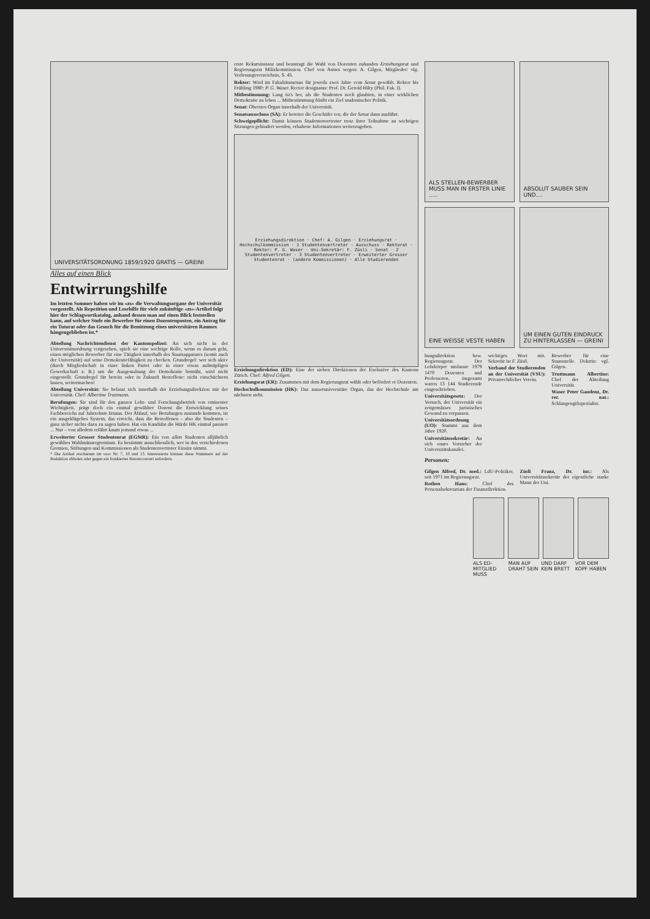UNIVERSITÄTSORDNUNG 1859/1920 GRATIS — GREINI
Alles auf einen Blick
Entwirrungshilfe
Im letzten Sommer haben wir im «zs» die Verwaltungsorgane der Universität vorgestellt. Als Repetition und Lesehilfe für viele zukünftige «zs»-Artikel folgt hier der Schlagwortkatalog, anhand dessen man auf einen Blick feststellen kann, auf welcher Stufe ein Bewerber für einen Dozentenposten, ein Antrag für ein Tutorat oder das Gesuch für die Benützung eines universitären Raumes hängengeblieben ist.*
Abteilung Nachrichtendienst der Kantonspolizei: An sich nicht in der Universitätsordnung vorgesehen, spielt sie eine wichtige Rolle, wenn es darum geht, einen möglichen Bewerber für eine Tätigkeit innerhalb des Staatsapparates (somit auch der Universität) auf seine Demokratiefähigkeit zu checken. Grundregel: wer sich aktiv (durch Mitgliedschaft in einer linken Partei oder in einer etwas aufmüpfigen Gewerkschaft z. B.) um die Ausgestaltung der Demokratie bemüht, wird nicht eingestellt. Grundregel für bereits oder in Zukunft Betroffene: nicht einschüchtern lassen, weitermachen!
Abteilung Universität: Sie befasst sich innerhalb der Erziehungsdirektion mit der Universität. Chef: Albertine Truttmann.
Berufungen: Sie sind für den ganzen Lehr- und Forschungsbetrieb von eminenter Wichtigkeit, prägt doch ein einmal gewählter Dozent die Entwicklung seines Fachbereichs auf Jahrzehnte hinaus. Der Ablauf, wie Berufungen zustande kommen, ist ein ausgeklügeltes System, das erreicht, dass die Betroffenen – also die Studenten – ganz sicher nichts dazu zu sagen haben. Hat ein Kandidat die Hürde HK einmal passiert ... Nur – von alledem erfährt kaum jemand etwas ...
Erweiterter Grosser Studentenrat (EGStR): Ein von allen Studenten alljährlich gewähltes Wahlmännergremium. Es bestimmt ausschliesslich, wer in den verschiedenen Gremien, Stiftungen und Kommissionen als Studentenvertreter Einsitz nimmt.
* Die Artikel erschienen im «zs» Nr. 7, 10 und 13. Interessierte können diese Nummern auf der Redaktion abholen oder gegen ein frankiertes Retourcouvert anfordern.
erste Rekursinstanz und beantragt die Wahl von Dozenten zuhanden Erziehungsrat und Regierungsrat Milizkommission. Chef von Amtes wegen: A. Gilgen, Mitglieder: vlg. Vorlesungsverzeichnis, S. 45.
Rektor: Wird im Fakultätsturnus für jeweils zwei Jahre vom Senat gewählt. Rektor bis Frühling 1980: P. G. Waser. Rector designatus: Prof. Dr. Gerold Hilty (Phil. Fak. I).
Mitbestimmung: Lang ist's her, als die Studenten noch glaubten, in einer wirklichen Demokratie zu leben ... Mitbestimmung bleibt ein Ziel studentischer Politik.
Senat: Oberstes Organ innerhalb der Universität.
Senatsausschuss (SA): Er bereitet die Geschäfte vor, die der Senat dann ausführt.
Schweigepflicht: Damit können Studentenvertreter trotz ihrer Teilnahme an wichtigen Sitzungen gehindert werden, erhaltene Informationen weiterzugeben.
Erziehungsdirektion · Chef: A. Gilgen · Erziehungsrat · Hochschulkommission · 1 Studentenvertreter · Ausschuss · Rektorat · Rektor: P. G. Waser · Uni-Sekretär: F. Züsli · Senat · 2 Studentenvertreter · 3 Studentenvertreter · Erweiterter Grosser Studentenrat · (andere Kommissionen) · Alle Studierenden
Erziehungsdirektion (ED): Eine der sieben Direktionen der Exekutive des Kantons Zürich. Chef: Alfred Gilgen.
Erziehungsrat (ER): Zusammen mit dem Regierungsrat wählt oder befördert er Dozenten.
Hochschulkommission (HK): Das ausseruniversitäre Organ, das der Hochschule am nächsten steht.
ALS STELLEN-BEWERBER MUSS MAN IN ERSTER LINIE .....
ABSOLUT SAUBER SEIN UND....
EINE WEISSE VESTE HABEN
UM EINEN GUTEN EINDRUCK ZU HINTERLASSEN — GREINI
hungsdirektion bzw. Regierungsrat. Der Lehrkörper umfasste 1979 1470 Dozenten und Professoren, insgesamt waren 13 144 Studierende eingeschrieben.
Universitätsgesetz: Der Versuch, der Universität ein zeitgemässes juristisches Gewand zu verpassen.
Universitätsordnung (UO): Stammt aus dem Jahre 1920.
Universitätssekretär: An sich «nur» Vorsteher der Universitätskanzlei.
wichtiges Wort mit. Sekretär ist F. Züsli.
Verband der Studierenden an der Universität (VSU): Privatrechtlicher Verein.
Bewerber für eine Staatsstelle. Doktrin: vgl. Gilgen.
Truttmann Albertine: Chef der Abteilung Universität.
Waser Peter Gaudenz, Dr. rer. nat.: Schlangengiftspezialist.
Personen:
Gilgen Alfred, Dr. med.: LdU-Politiker, seit 1971 im Regierungsrat.
Rothen Hans: Chef des Personalsekretariats der Finanzdirektion.
Züsli Franz, Dr. iur.: Als Universitätssekretär der eigentliche starke Mann der Uni.
ALS ED-MITGLIED MUSS MAN AUF DRAHT SEIN UND DARF KEIN BRETT VOR DEM KOPF HABEN